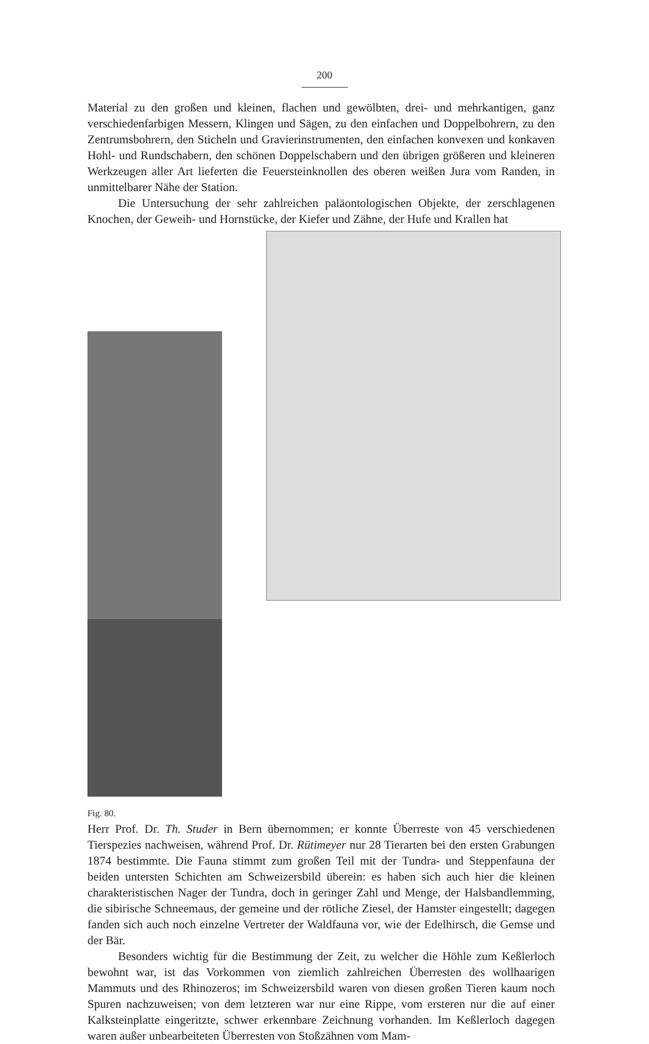200
Material zu den großen und kleinen, flachen und gewölbten, drei- und mehrkantigen, ganz verschiedenfarbigen Messern, Klingen und Sägen, zu den einfachen und Doppelbohrern, zu den Zentrumsbohrern, den Sticheln und Gravierinstrumenten, den einfachen konvexen und konkaven Hohl- und Rundschabern, den schönen Doppelschabern und den übrigen größeren und kleineren Werkzeugen aller Art lieferten die Feuersteinknollen des oberen weißen Jura vom Randen, in unmittelbarer Nähe der Station.
Die Untersuchung der sehr zahlreichen paläontologischen Objekte, der zerschlagenen Knochen, der Geweih- und Hornstücke, der Kiefer und Zähne, der Hufe und Krallen hat
Fig. 80. Herr Prof. Dr. Th. Studer in Bern übernommen; er konnte Überreste von 45 verschiedenen Tierspezies nachweisen, während Prof. Dr. Rütimeyer nur 28 Tierarten bei den ersten Grabungen 1874 bestimmte. Die Fauna stimmt zum großen Teil mit der Tundra- und Steppenfauna der beiden untersten Schichten am Schweizersbild überein: es haben sich auch hier die kleinen charakteristischen Nager der Tundra, doch in geringer Zahl und Menge, der Halsbandlemming, die sibirische Schneemaus, der gemeine und der rötliche Ziesel, der Hamster eingestellt; dagegen fanden sich auch noch einzelne Vertreter der Waldfauna vor, wie der Edelhirsch, die Gemse und der Bär.
Besonders wichtig für die Bestimmung der Zeit, zu welcher die Höhle zum Keßlerloch bewohnt war, ist das Vorkommen von ziemlich zahlreichen Überresten des wollhaarigen Mammuts und des Rhinozeros; im Schweizersbild waren von diesen großen Tieren kaum noch Spuren nachzuweisen; von dem letzteren war nur eine Rippe, vom ersteren nur die auf einer Kalksteinplatte eingeritzte, schwer erkennbare Zeichnung vorhanden. Im Keßlerloch dagegen waren außer unbearbeiteten Überresten von Stoßzähnen vom Mam-